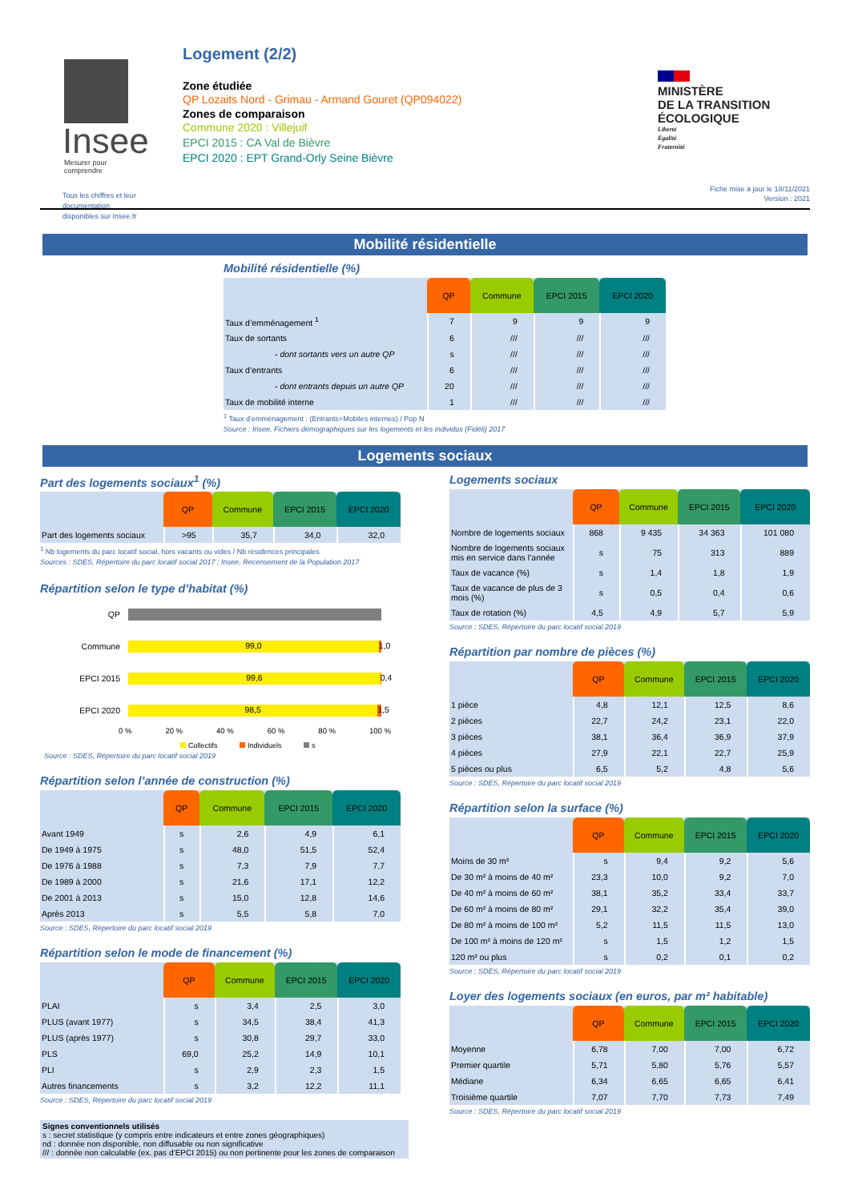Insee
Mesurer pour comprendre
Tous les chiffres et leur documentation disponibles sur Insee.fr
Logement (2/2)
Zone étudiée
QP Lozaits Nord - Grimau - Armand Gouret (QP094022)
Zones de comparaison
Commune 2020 : Villejuif
EPCI 2015 : CA Val de Bièvre
EPCI 2020 : EPT Grand-Orly Seine Bièvre
MINISTÈRE
DE LA TRANSITION
ÉCOLOGIQUE
Liberté
Égalité
Fraternité
Fiche mise à jour le 18/11/2021
Version : 2021
Mobilité résidentielle
Mobilité résidentielle (%)
| | QP | Commune | EPCI 2015 | EPCI 2020 |
| --- | --- | --- | --- | --- |
| Taux d’emménagement <sup>1</sup> | 7 | 9 | 9 | 9 |
| Taux de sortants | 6 | /// | /// | /// |
| - dont sortants vers un autre QP | s | /// | /// | /// |
| Taux d’entrants | 6 | /// | /// | /// |
| - dont entrants depuis un autre QP | 20 | /// | /// | /// |
| Taux de mobilité interne | 1 | /// | /// | /// |
<sup>1</sup> Taux d’emménagement : (Entrants+Mobiles internes) / Pop N
Source : Insee, Fichiers démographiques sur les logements et les individus (Fidéli) 2017
Logements sociaux
Part des logements sociaux<sup>1</sup> (%)
| | QP | Commune | EPCI 2015 | EPCI 2020 |
| --- | --- | --- | --- | --- |
| Part des logements sociaux | >95 | 35,7 | 34,0 | 32,0 |
<sup>1</sup> Nb logements du parc locatif social, hors vacants ou vides / Nb résidences principales
Sources : SDES, Répertoire du parc locatif social 2017 ; Insee, Recensement de la Population 2017
Répartition selon le type d’habitat (%)
QP
Commune
99,0 1,0
EPCI 2015
99,6 0,4
EPCI 2020
98,5 1,5
0 % 20 % 40 % 60 % 80 % 100 %
Collectifs Individuels s
Source : SDES, Répertoire du parc locatif social 2019
Répartition selon l’année de construction (%)
| | QP | Commune | EPCI 2015 | EPCI 2020 |
| --- | --- | --- | --- | --- |
| Avant 1949 | s | 2,6 | 4,9 | 6,1 |
| De 1949 à 1975 | s | 48,0 | 51,5 | 52,4 |
| De 1976 à 1988 | s | 7,3 | 7,9 | 7,7 |
| De 1989 à 2000 | s | 21,6 | 17,1 | 12,2 |
| De 2001 à 2013 | s | 15,0 | 12,8 | 14,6 |
| Après 2013 | s | 5,5 | 5,8 | 7,0 |
Source : SDES, Répertoire du parc locatif social 2019
Répartition selon le mode de financement (%)
| | QP | Commune | EPCI 2015 | EPCI 2020 |
| --- | --- | --- | --- | --- |
| PLAI | s | 3,4 | 2,5 | 3,0 |
| PLUS (avant 1977) | s | 34,5 | 38,4 | 41,3 |
| PLUS (après 1977) | s | 30,8 | 29,7 | 33,0 |
| PLS | 69,0 | 25,2 | 14,9 | 10,1 |
| PLI | s | 2,9 | 2,3 | 1,5 |
| Autres financements | s | 3,2 | 12,2 | 11,1 |
Source : SDES, Répertoire du parc locatif social 2019
Signes conventionnels utilisés
s : secret statistique (y compris entre indicateurs et entre zones géographiques)
nd : donnée non disponible, non diffusable ou non significative
/// : donnée non calculable (ex. pas d’EPCI 2015) ou non pertinente pour les zones de comparaison
Logements sociaux
| | QP | Commune | EPCI 2015 | EPCI 2020 |
| --- | --- | --- | --- | --- |
| Nombre de logements sociaux | 868 | 9 435 | 34 363 | 101 080 |
| Nombre de logements sociaux mis en service dans l’année | s | 75 | 313 | 889 |
| Taux de vacance (%) | s | 1,4 | 1,8 | 1,9 |
| Taux de vacance de plus de 3 mois (%) | s | 0,5 | 0,4 | 0,6 |
| Taux de rotation (%) | 4,5 | 4,9 | 5,7 | 5,9 |
Source : SDES, Répertoire du parc locatif social 2019
Répartition par nombre de pièces (%)
| | QP | Commune | EPCI 2015 | EPCI 2020 |
| --- | --- | --- | --- | --- |
| 1 pièce | 4,8 | 12,1 | 12,5 | 8,6 |
| 2 pièces | 22,7 | 24,2 | 23,1 | 22,0 |
| 3 pièces | 38,1 | 36,4 | 36,9 | 37,9 |
| 4 pièces | 27,9 | 22,1 | 22,7 | 25,9 |
| 5 pièces ou plus | 6,5 | 5,2 | 4,8 | 5,6 |
Source : SDES, Répertoire du parc locatif social 2019
Répartition selon la surface (%)
| | QP | Commune | EPCI 2015 | EPCI 2020 |
| --- | --- | --- | --- | --- |
| Moins de 30 m² | s | 9,4 | 9,2 | 5,6 |
| De 30 m² à moins de 40 m² | 23,3 | 10,0 | 9,2 | 7,0 |
| De 40 m² à moins de 60 m² | 38,1 | 35,2 | 33,4 | 33,7 |
| De 60 m² à moins de 80 m² | 29,1 | 32,2 | 35,4 | 39,0 |
| De 80 m² à moins de 100 m² | 5,2 | 11,5 | 11,5 | 13,0 |
| De 100 m² à moins de 120 m² | s | 1,5 | 1,2 | 1,5 |
| 120 m² ou plus | s | 0,2 | 0,1 | 0,2 |
Source : SDES, Répertoire du parc locatif social 2019
Loyer des logements sociaux (en euros, par m² habitable)
| | QP | Commune | EPCI 2015 | EPCI 2020 |
| --- | --- | --- | --- | --- |
| Moyenne | 6,78 | 7,00 | 7,00 | 6,72 |
| Premier quartile | 5,71 | 5,80 | 5,76 | 5,57 |
| Médiane | 6,34 | 6,65 | 6,65 | 6,41 |
| Troisième quartile | 7,07 | 7,70 | 7,73 | 7,49 |
Source : SDES, Répertoire du parc locatif social 2019